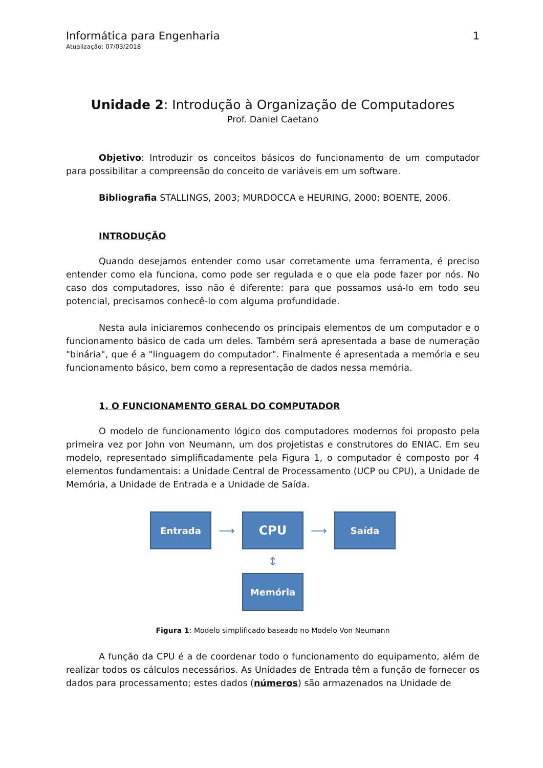Informática para Engenharia
Atualização: 07/03/2018
1
Unidade 2: Introdução à Organização de Computadores
Prof. Daniel Caetano
Objetivo: Introduzir os conceitos básicos do funcionamento de um computador para possibilitar a compreensão do conceito de variáveis em um software.
Bibliografia STALLINGS, 2003; MURDOCCA e HEURING, 2000; BOENTE, 2006.
INTRODUÇÃO
Quando desejamos entender como usar corretamente uma ferramenta, é preciso entender como ela funciona, como pode ser regulada e o que ela pode fazer por nós. No caso dos computadores, isso não é diferente: para que possamos usá-lo em todo seu potencial, precisamos conhecê-lo com alguma profundidade.
Nesta aula iniciaremos conhecendo os principais elementos de um computador e o funcionamento básico de cada um deles. Também será apresentada a base de numeração "binária", que é a "linguagem do computador". Finalmente é apresentada a memória e seu funcionamento básico, bem como a representação de dados nessa memória.
1. O FUNCIONAMENTO GERAL DO COMPUTADOR
O modelo de funcionamento lógico dos computadores modernos foi proposto pela primeira vez por John von Neumann, um dos projetistas e construtores do ENIAC. Em seu modelo, representado simplificadamente pela Figura 1, o computador é composto por 4 elementos fundamentais: a Unidade Central de Processamento (UCP ou CPU), a Unidade de Memória, a Unidade de Entrada e a Unidade de Saída.
Entrada
⟶
CPU
⟶
Saída
↕
Memória
Figura 1: Modelo simplificado baseado no Modelo Von Neumann
A função da CPU é a de coordenar todo o funcionamento do equipamento, além de realizar todos os cálculos necessários. As Unidades de Entrada têm a função de fornecer os dados para processamento; estes dados (números) são armazenados na Unidade de